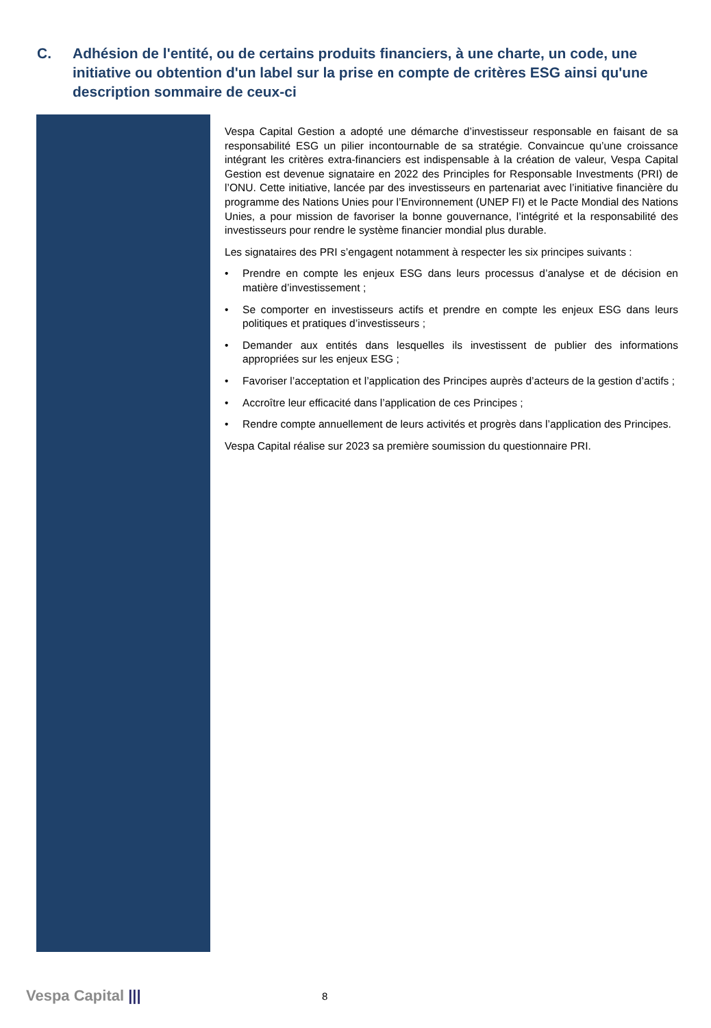C. Adhésion de l'entité, ou de certains produits financiers, à une charte, un code, une initiative ou obtention d'un label sur la prise en compte de critères ESG ainsi qu'une description sommaire de ceux-ci
Vespa Capital Gestion a adopté une démarche d’investisseur responsable en faisant de sa responsabilité ESG un pilier incontournable de sa stratégie. Convaincue qu’une croissance intégrant les critères extra-financiers est indispensable à la création de valeur, Vespa Capital Gestion est devenue signataire en 2022 des Principles for Responsable Investments (PRI) de l’ONU. Cette initiative, lancée par des investisseurs en partenariat avec l’initiative financière du programme des Nations Unies pour l’Environnement (UNEP FI) et le Pacte Mondial des Nations Unies, a pour mission de favoriser la bonne gouvernance, l’intégrité et la responsabilité des investisseurs pour rendre le système financier mondial plus durable.
Les signataires des PRI s’engagent notamment à respecter les six principes suivants :
• Prendre en compte les enjeux ESG dans leurs processus d’analyse et de décision en matière d’investissement ;
• Se comporter en investisseurs actifs et prendre en compte les enjeux ESG dans leurs politiques et pratiques d’investisseurs ;
• Demander aux entités dans lesquelles ils investissent de publier des informations appropriées sur les enjeux ESG ;
• Favoriser l’acceptation et l’application des Principes auprès d’acteurs de la gestion d’actifs ;
• Accroître leur efficacité dans l’application de ces Principes ;
• Rendre compte annuellement de leurs activités et progrès dans l’application des Principes.
Vespa Capital réalise sur 2023 sa première soumission du questionnaire PRI.
Vespa Capital ||| 8